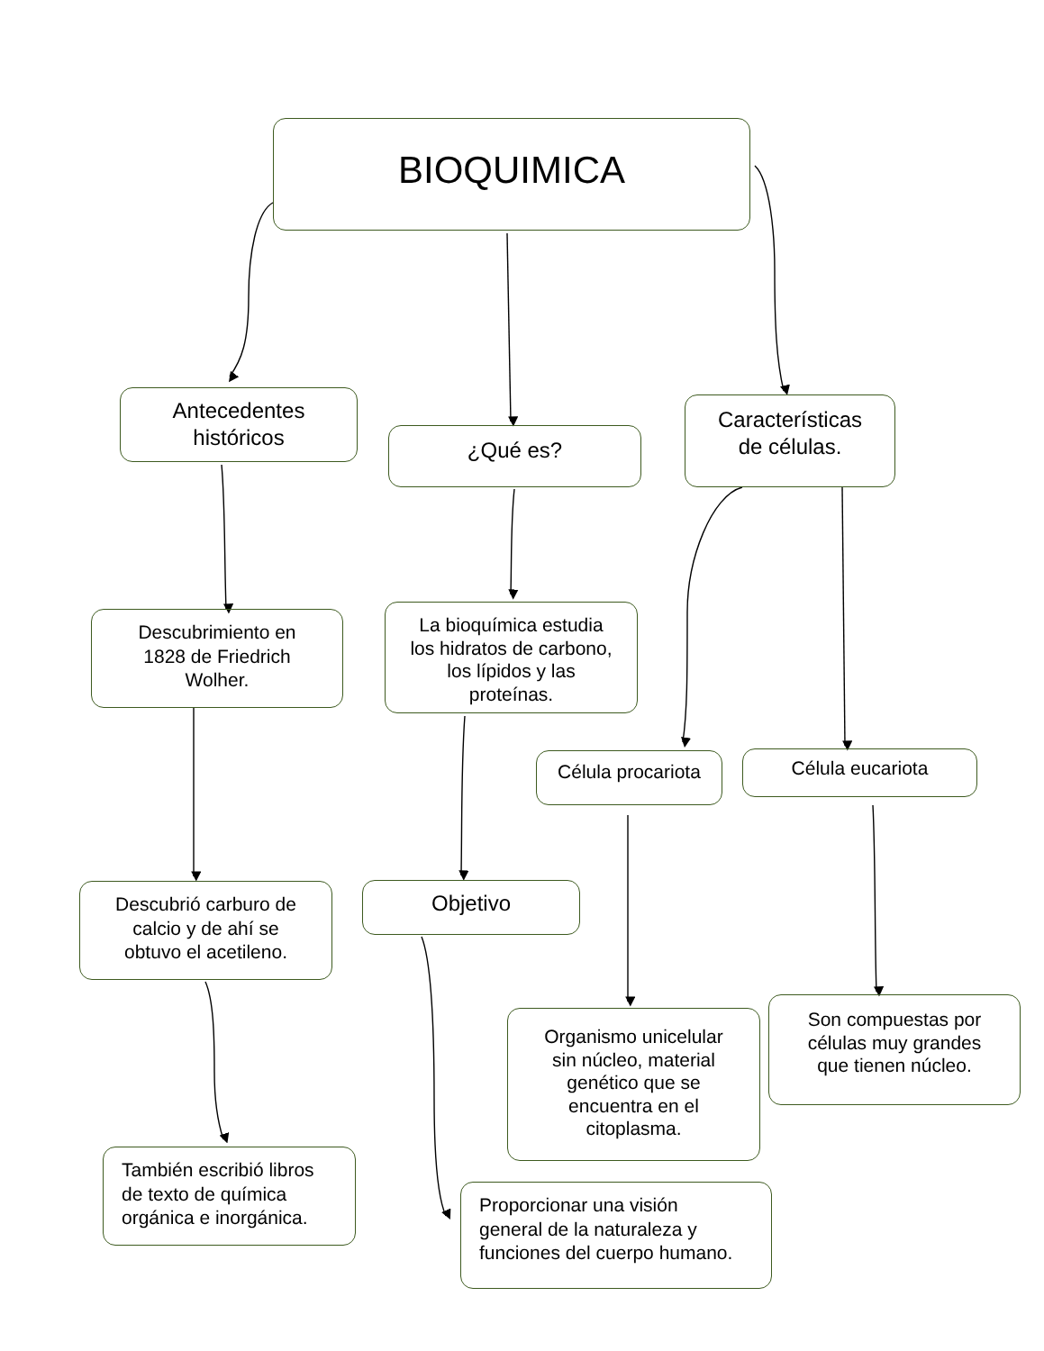BIOQUIMICA
Antecedentes
históricos
Descubrimiento en
1828 de Friedrich
Wolher.
Descubrió carburo de
calcio y de ahí se
obtuvo el acetileno.
También escribió libros
de texto de química
orgánica e inorgánica.
¿Qué es?
La bioquímica estudia
los hidratos de carbono,
los lípidos y las
proteínas.
Objetivo
Proporcionar una visión
general de la naturaleza y
funciones del cuerpo humano.
Características
de células.
Célula procariota
Célula eucariota
Organismo unicelular
sin núcleo, material
genético que se
encuentra en el
citoplasma.
Son compuestas por
células muy grandes
que tienen núcleo.